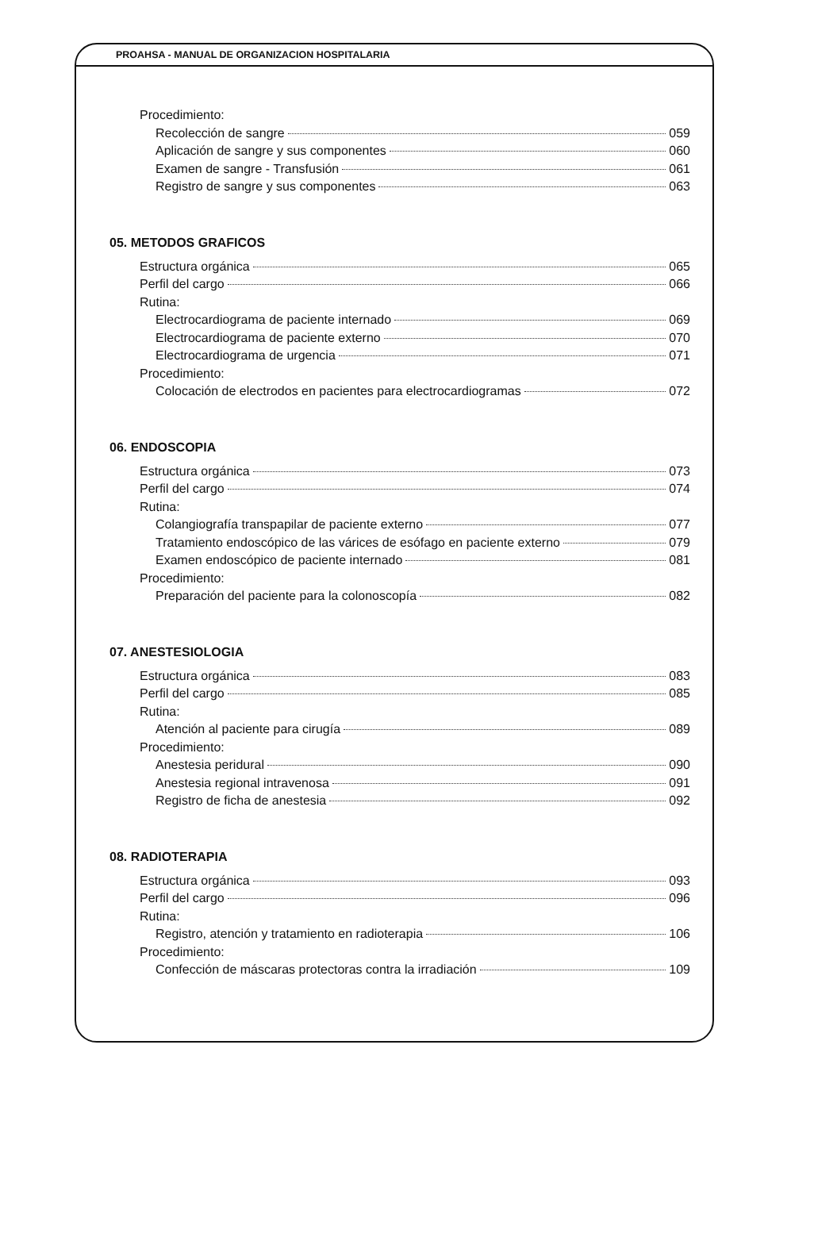PROAHSA - MANUAL DE ORGANIZACION HOSPITALARIA
Procedimiento:
Recolección de sangre 059
Aplicación de sangre y sus componentes 060
Examen de sangre - Transfusión 061
Registro de sangre y sus componentes 063
05. METODOS GRAFICOS
Estructura orgánica 065
Perfil del cargo 066
Rutina:
Electrocardiograma de paciente internado 069
Electrocardiograma de paciente externo 070
Electrocardiograma de urgencia 071
Procedimiento:
Colocación de electrodos en pacientes para electrocardiogramas 072
06. ENDOSCOPIA
Estructura orgánica 073
Perfil del cargo 074
Rutina:
Colangiografía transpapilar de paciente externo 077
Tratamiento endoscópico de las várices de esófago en paciente externo 079
Examen endoscópico de paciente internado 081
Procedimiento:
Preparación del paciente para la colonoscopía 082
07. ANESTESIOLOGIA
Estructura orgánica 083
Perfil del cargo 085
Rutina:
Atención al paciente para cirugía 089
Procedimiento:
Anestesia peridural 090
Anestesia regional intravenosa 091
Registro de ficha de anestesia 092
08. RADIOTERAPIA
Estructura orgánica 093
Perfil del cargo 096
Rutina:
Registro, atención y tratamiento en radioterapia 106
Procedimiento:
Confección de máscaras protectoras contra la irradiación 109